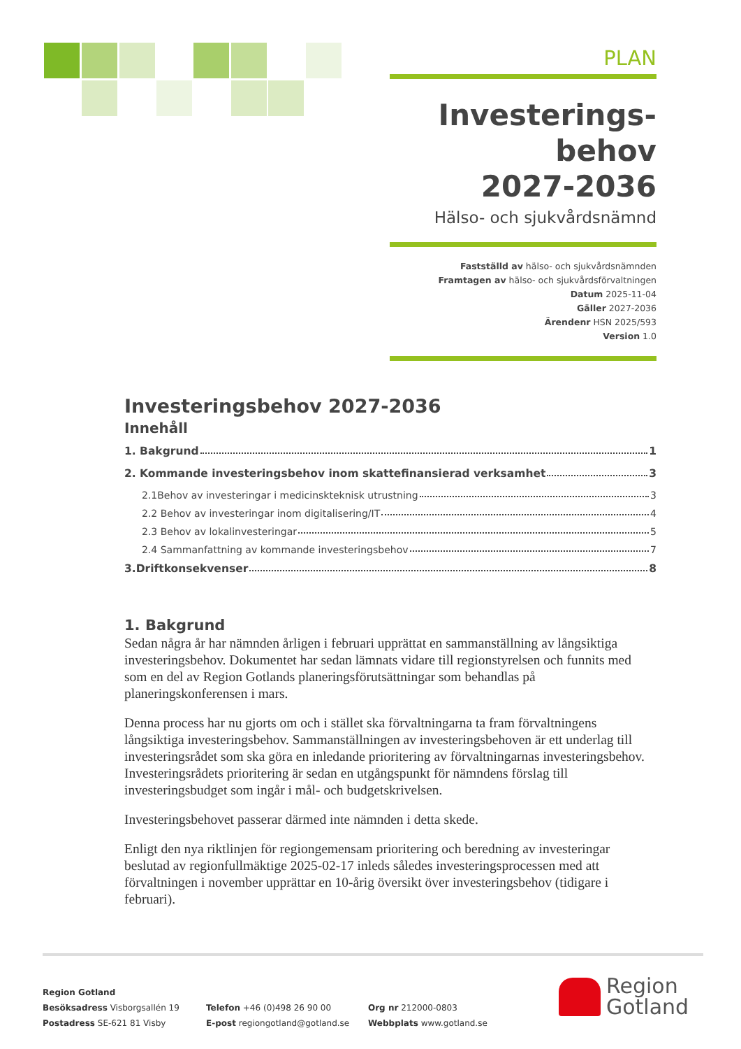PLAN
Investerings-
behov
2027-2036
Hälso- och sjukvårdsnämnd
Fastställd av hälso- och sjukvårdsnämnden
Framtagen av hälso- och sjukvårdsförvaltningen
Datum 2025-11-04
Gäller 2027-2036
Ärendenr HSN 2025/593
Version 1.0
Investeringsbehov 2027-2036
Innehåll
1. Bakgrund 1
2. Kommande investeringsbehov inom skattefinansierad verksamhet 3
2.1Behov av investeringar i medicinskteknisk utrustning 3
2.2 Behov av investeringar inom digitalisering/IT 4
2.3 Behov av lokalinvesteringar 5
2.4 Sammanfattning av kommande investeringsbehov 7
3.Driftkonsekvenser 8
1. Bakgrund
Sedan några år har nämnden årligen i februari upprättat en sammanställning av långsiktiga investeringsbehov. Dokumentet har sedan lämnats vidare till regionstyrelsen och funnits med som en del av Region Gotlands planeringsförutsättningar som behandlas på planeringskonferensen i mars.
Denna process har nu gjorts om och i stället ska förvaltningarna ta fram förvaltningens långsiktiga investeringsbehov. Sammanställningen av investeringsbehoven är ett underlag till investeringsrådet som ska göra en inledande prioritering av förvaltningarnas investeringsbehov. Investeringsrådets prioritering är sedan en utgångspunkt för nämndens förslag till investeringsbudget som ingår i mål- och budgetskrivelsen.
Investeringsbehovet passerar därmed inte nämnden i detta skede.
Enligt den nya riktlinjen för regiongemensam prioritering och beredning av investeringar beslutad av regionfullmäktige 2025-02-17 inleds således investeringsprocessen med att förvaltningen i november upprättar en 10-årig översikt över investeringsbehov (tidigare i februari).
Region Gotland
Besöksadress Visborgsallén 19
Postadress SE-621 81 Visby
Telefon +46 (0)498 26 90 00
E-post regiongotland@gotland.se
Org nr 212000-0803
Webbplats www.gotland.se
Region
Gotland